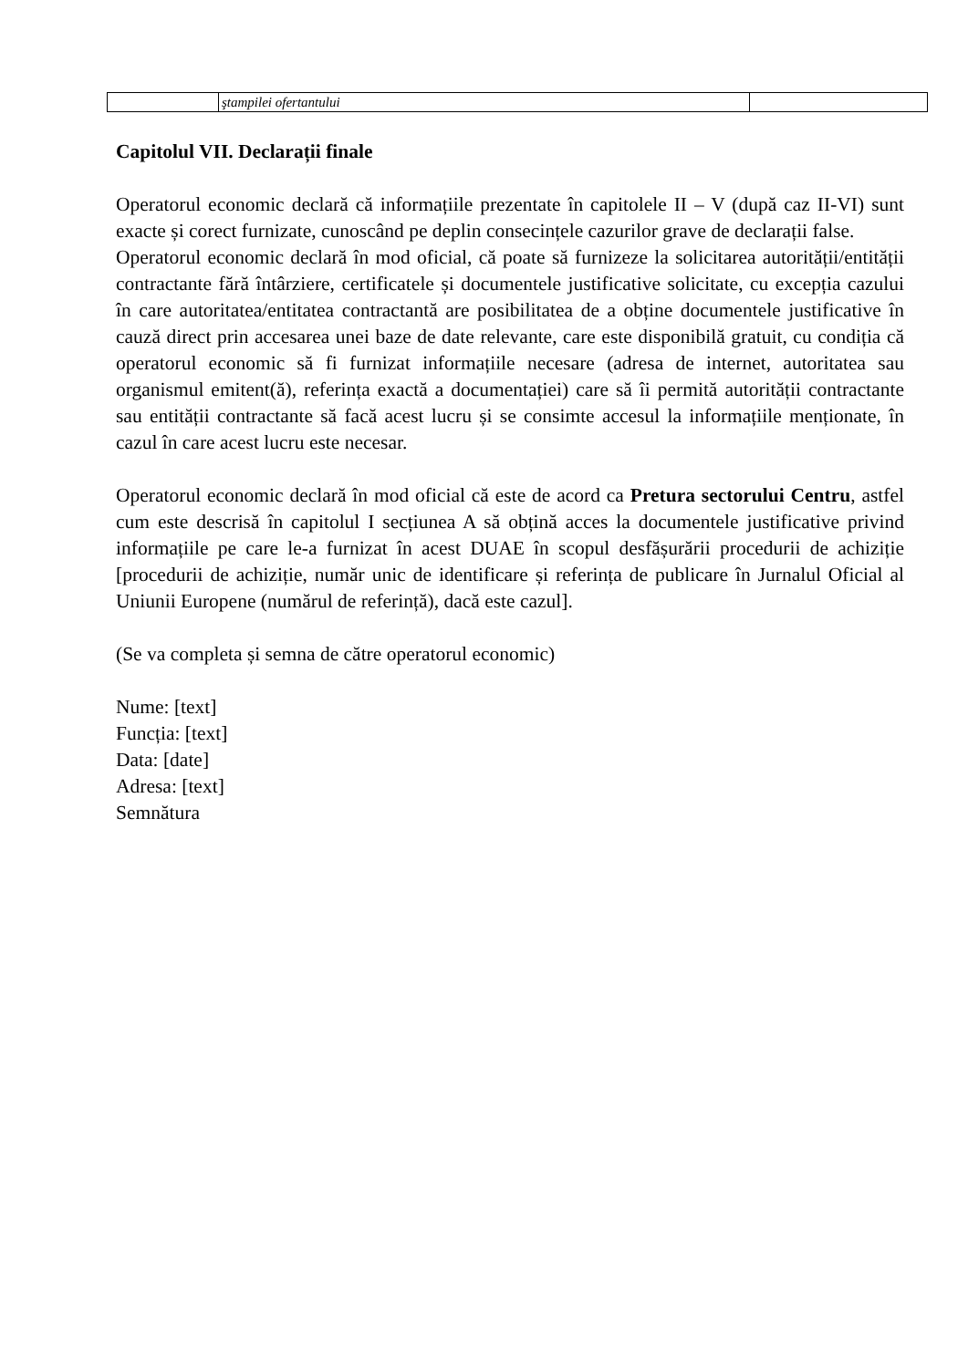| | ştampilei ofertantului | |
Capitolul VII. Declarații finale
Operatorul economic declară că informațiile prezentate în capitolele II – V (după caz II-VI) sunt exacte și corect furnizate, cunoscând pe deplin consecințele cazurilor grave de declarații false.
Operatorul economic declară în mod oficial, că poate să furnizeze la solicitarea autorității/entității contractante fără întârziere, certificatele și documentele justificative solicitate, cu excepția cazului în care autoritatea/entitatea contractantă are posibilitatea de a obține documentele justificative în cauză direct prin accesarea unei baze de date relevante, care este disponibilă gratuit, cu condiția că operatorul economic să fi furnizat informațiile necesare (adresa de internet, autoritatea sau organismul emitent(ă), referința exactă a documentației) care să îi permită autorității contractante sau entității contractante să facă acest lucru și se consimte accesul la informațiile menționate, în cazul în care acest lucru este necesar.
Operatorul economic declară în mod oficial că este de acord ca Pretura sectorului Centru, astfel cum este descrisă în capitolul I secțiunea A să obțină acces la documentele justificative privind informațiile pe care le-a furnizat în acest DUAE în scopul desfășurării procedurii de achiziție [procedurii de achiziție, număr unic de identificare și referința de publicare în Jurnalul Oficial al Uniunii Europene (numărul de referință), dacă este cazul].
(Se va completa și semna de către operatorul economic)
Nume: [text]
Funcția: [text]
Data: [date]
Adresa: [text]
Semnătura